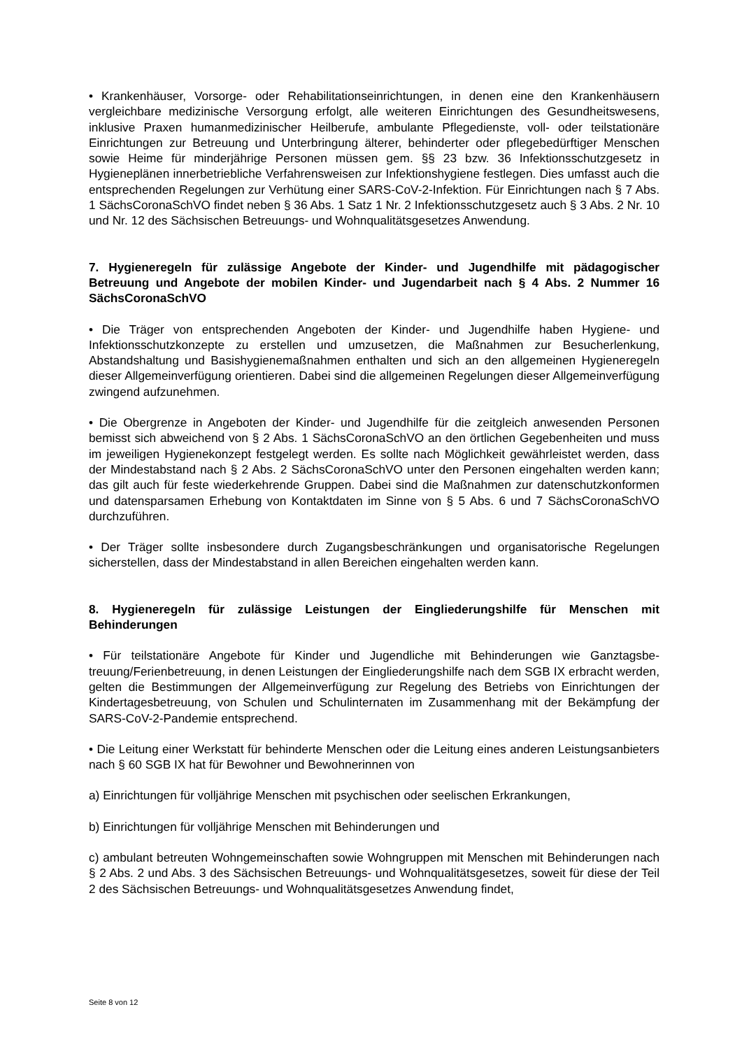• Krankenhäuser, Vorsorge- oder Rehabilitationseinrichtungen, in denen eine den Kranken­häusern vergleichbare medizinische Versorgung erfolgt, alle weiteren Einrichtungen des Ge­sundheitswesens, inklusive Praxen humanmedizinischer Heilberufe, ambulante Pflegedienste, voll- oder teilstationäre Einrichtungen zur Betreuung und Unterbringung älterer, behinderter oder pflegebedürftiger Menschen sowie Heime für minderjährige Personen müssen gem. §§ 23 bzw. 36 Infektionsschutzgesetz in Hygieneplänen innerbetriebliche Verfahrensweisen zur Infektionshygiene festlegen. Dies umfasst auch die entsprechenden Regelungen zur Ver­hütung einer SARS-CoV-2-Infektion. Für Einrichtungen nach § 7 Abs. 1 SächsCoronaSchVO findet neben § 36 Abs. 1 Satz 1 Nr. 2 Infektionsschutzgesetz auch § 3 Abs. 2 Nr. 10 und Nr. 12 des Sächsischen Betreuungs- und Wohnqualitätsgesetzes Anwendung.
7. Hygieneregeln für zulässige Angebote der Kinder- und Jugendhilfe mit pädagogi­scher Betreuung und Angebote der mobilen Kinder- und Jugendarbeit nach § 4 Abs. 2 Nummer 16 SächsCoronaSchVO
• Die Träger von entsprechenden Angeboten der Kinder- und Jugendhilfe haben Hygiene- und Infektionsschutzkonzepte zu erstellen und umzusetzen, die Maßnahmen zur Besucherlen­kung, Abstandshaltung und Basishygienemaßnahmen enthalten und sich an den allgemeinen Hygieneregeln dieser Allgemeinverfügung orientieren. Dabei sind die allgemeinen Regelun­gen dieser Allgemeinverfügung zwingend aufzunehmen.
• Die Obergrenze in Angeboten der Kinder- und Jugendhilfe für die zeitgleich anwesenden Personen bemisst sich abweichend von § 2 Abs. 1 SächsCoronaSchVO an den örtlichen Ge­gebenheiten und muss im jeweiligen Hygienekonzept festgelegt werden. Es sollte nach Mög­lichkeit gewährleistet werden, dass der Mindestabstand nach § 2 Abs. 2 SächsCoronaSchVO unter den Personen eingehalten werden kann; das gilt auch für feste wiederkehrende Grup­pen. Dabei sind die Maßnahmen zur datenschutzkonformen und datensparsamen Erhebung von Kontaktdaten im Sinne von § 5 Abs. 6 und 7 SächsCoronaSchVO durchzuführen.
• Der Träger sollte insbesondere durch Zugangsbeschränkungen und organisatorische Rege­lungen sicherstellen, dass der Mindestabstand in allen Bereichen eingehalten werden kann.
8. Hygieneregeln für zulässige Leistungen der Eingliederungshilfe für Menschen mit Behinderungen
• Für teilstationäre Angebote für Kinder und Jugendliche mit Behinderungen wie Ganztagsbe­treuung/Ferienbetreuung, in denen Leistungen der Eingliederungshilfe nach dem SGB IX er­bracht werden, gelten die Bestimmungen der Allgemeinverfügung zur Regelung des Betriebs von Einrichtungen der Kindertagesbetreuung, von Schulen und Schulinternaten im Zusam­menhang mit der Bekämpfung der SARS-CoV-2-Pandemie entsprechend.
• Die Leitung einer Werkstatt für behinderte Menschen oder die Leitung eines anderen Leis­tungsanbieters nach § 60 SGB IX hat für Bewohner und Bewohnerinnen von
a) Einrichtungen für volljährige Menschen mit psychischen oder seelischen Erkrankungen,
b) Einrichtungen für volljährige Menschen mit Behinderungen und
c) ambulant betreuten Wohngemeinschaften sowie Wohngruppen mit Menschen mit Behinde­rungen nach § 2 Abs. 2 und Abs. 3 des Sächsischen Betreuungs- und Wohnqualitätsgesetzes, soweit für diese der Teil 2 des Sächsischen Betreuungs- und Wohnqualitätsgesetzes Anwen­dung findet,
Seite 8 von 12